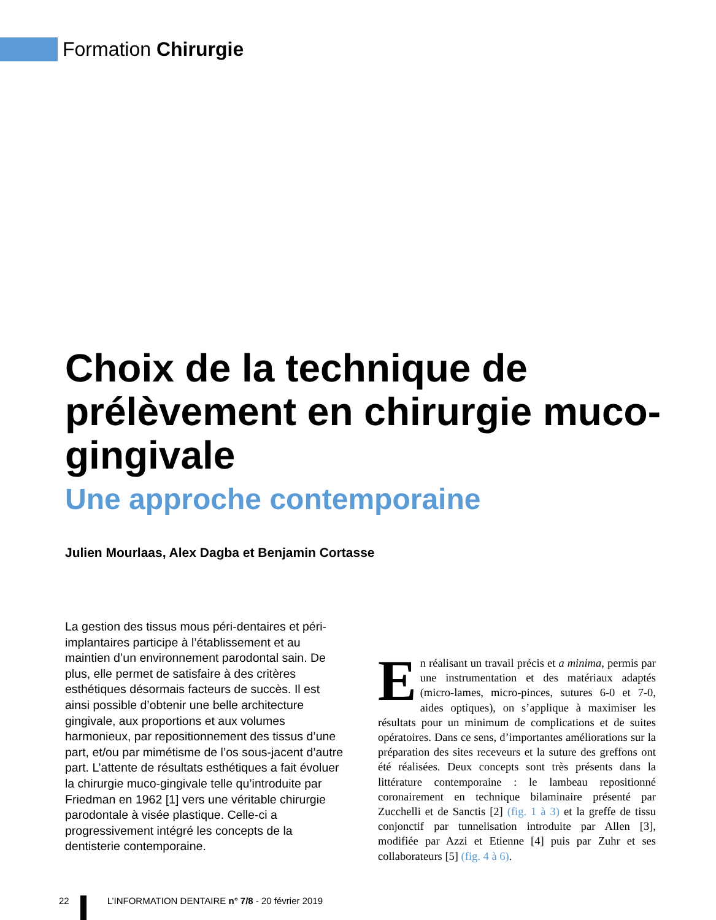Formation Chirurgie
Choix de la technique de prélèvement en chirurgie muco-gingivale
Une approche contemporaine
Julien Mourlaas, Alex Dagba et Benjamin Cortasse
La gestion des tissus mous péri-dentaires et péri-implantaires participe à l’établissement et au maintien d’un environnement parodontal sain. De plus, elle permet de satisfaire à des critères esthétiques désormais facteurs de succès. Il est ainsi possible d’obtenir une belle architecture gingivale, aux proportions et aux volumes harmonieux, par repositionnement des tissus d’une part, et/ou par mimétisme de l’os sous-jacent d’autre part. L’attente de résultats esthétiques a fait évoluer la chirurgie muco-gingivale telle qu’introduite par Friedman en 1962 [1] vers une véritable chirurgie parodontale à visée plastique. Celle-ci a progressivement intégré les concepts de la dentisterie contemporaine.
En réalisant un travail précis et a minima, permis par une instrumentation et des matériaux adaptés (micro-lames, micro-pinces, sutures 6-0 et 7-0, aides optiques), on s’applique à maximiser les résultats pour un minimum de complications et de suites opératoires. Dans ce sens, d’importantes améliorations sur la préparation des sites receveurs et la suture des greffons ont été réalisées. Deux concepts sont très présents dans la littérature contemporaine : le lambeau repositionné coronairement en technique bilaminaire présenté par Zucchelli et de Sanctis [2] (fig. 1 à 3) et la greffe de tissu conjonctif par tunnelisation introduite par Allen [3], modifiée par Azzi et Etienne [4] puis par Zuhr et ses collaborateurs [5] (fig. 4 à 6).
22 L’INFORMATION DENTAIRE n° 7/8 - 20 février 2019